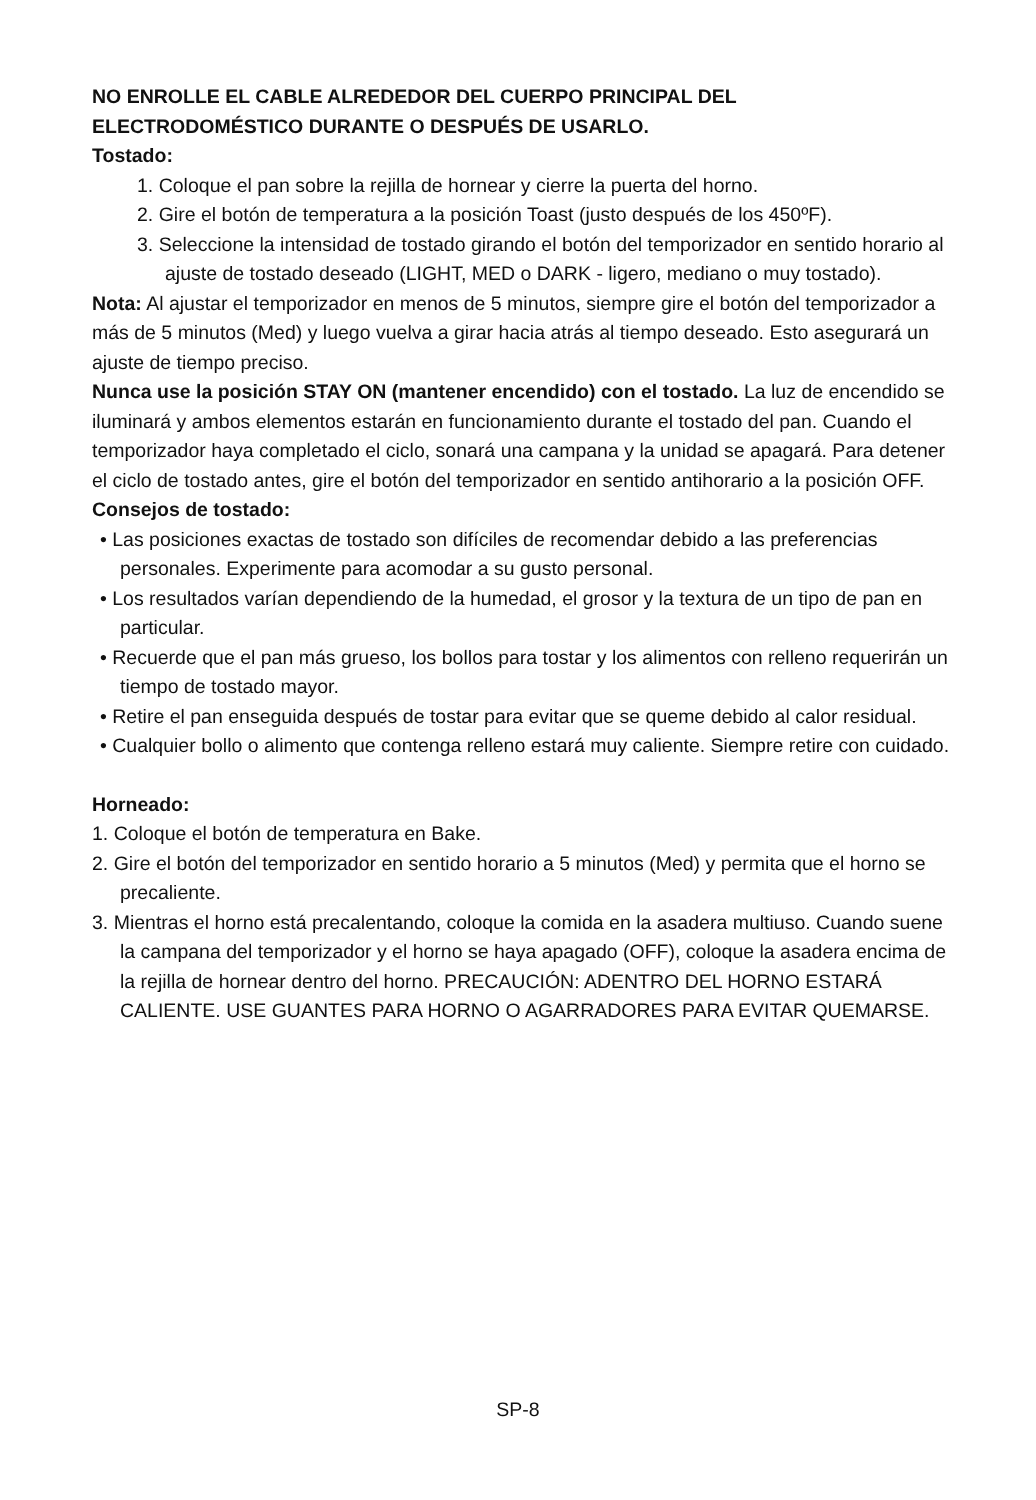NO ENROLLE EL CABLE ALREDEDOR DEL CUERPO PRINCIPAL DEL ELECTRODOMÉSTICO DURANTE O DESPUÉS DE USARLO.
Tostado:
1. Coloque el pan sobre la rejilla de hornear y cierre la puerta del horno.
2. Gire el botón de temperatura a la posición Toast (justo después de los 450ºF).
3. Seleccione la intensidad de tostado girando el botón del temporizador en sentido horario al ajuste de tostado deseado (LIGHT, MED o DARK - ligero, mediano o muy tostado).
Nota: Al ajustar el temporizador en menos de 5 minutos, siempre gire el botón del temporizador a más de 5 minutos (Med) y luego vuelva a girar hacia atrás al tiempo deseado. Esto asegurará un ajuste de tiempo preciso.
Nunca use la posición STAY ON (mantener encendido) con el tostado. La luz de encendido se iluminará y ambos elementos estarán en funcionamiento durante el tostado del pan. Cuando el temporizador haya completado el ciclo, sonará una campana y la unidad se apagará. Para detener el ciclo de tostado antes, gire el botón del temporizador en sentido antihorario a la posición OFF.
Consejos de tostado:
• Las posiciones exactas de tostado son difíciles de recomendar debido a las preferencias personales. Experimente para acomodar a su gusto personal.
• Los resultados varían dependiendo de la humedad, el grosor y la textura de un tipo de pan en particular.
• Recuerde que el pan más grueso, los bollos para tostar y los alimentos con relleno requerirán un tiempo de tostado mayor.
• Retire el pan enseguida después de tostar para evitar que se queme debido al calor residual.
• Cualquier bollo o alimento que contenga relleno estará muy caliente. Siempre retire con cuidado.
Horneado:
1. Coloque el botón de temperatura en Bake.
2. Gire el botón del temporizador en sentido horario a 5 minutos (Med) y permita que el horno se precaliente.
3. Mientras el horno está precalentando, coloque la comida en la asadera multiuso. Cuando suene la campana del temporizador y el horno se haya apagado (OFF), coloque la asadera encima de la rejilla de hornear dentro del horno. PRECAUCIÓN: ADENTRO DEL HORNO ESTARÁ CALIENTE. USE GUANTES PARA HORNO O AGARRADORES PARA EVITAR QUEMARSE.
SP-8